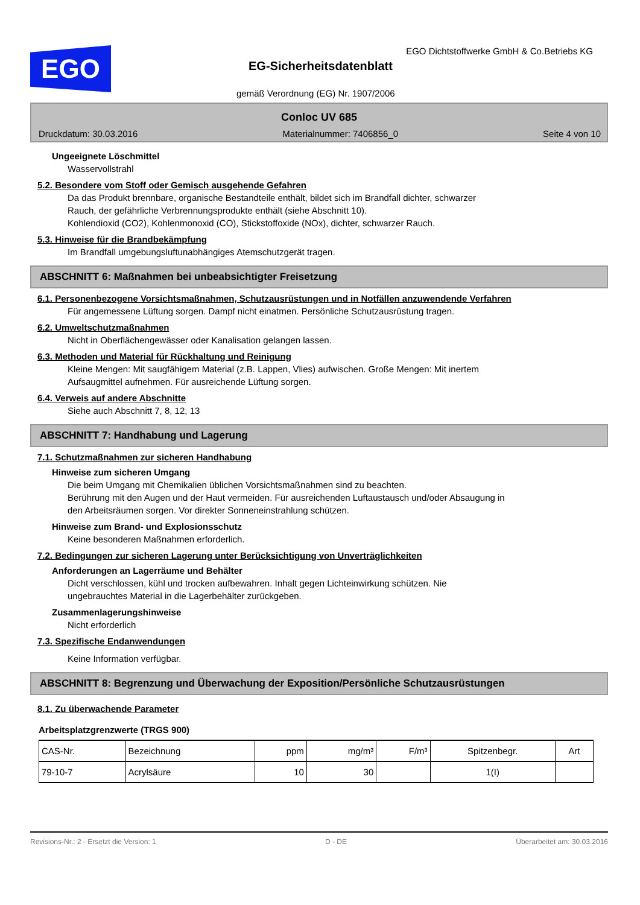EGO
EGO Dichtstoffwerke GmbH & Co.Betriebs KG
EG-Sicherheitsdatenblatt
gemäß Verordnung (EG) Nr. 1907/2006
Conloc UV 685
Druckdatum: 30.03.2016 Materialnummer: 7406856_0 Seite 4 von 10
Ungeeignete Löschmittel
Wasservollstrahl
5.2. Besondere vom Stoff oder Gemisch ausgehende Gefahren
Da das Produkt brennbare, organische Bestandteile enthält, bildet sich im Brandfall dichter, schwarzer
Rauch, der gefährliche Verbrennungsprodukte enthält (siehe Abschnitt 10).
Kohlendioxid (CO2), Kohlenmonoxid (CO), Stickstoffoxide (NOx), dichter, schwarzer Rauch.
5.3. Hinweise für die Brandbekämpfung
Im Brandfall umgebungsluftunabhängiges Atemschutzgerät tragen.
ABSCHNITT 6: Maßnahmen bei unbeabsichtigter Freisetzung
6.1. Personenbezogene Vorsichtsmaßnahmen, Schutzausrüstungen und in Notfällen anzuwendende Verfahren
Für angemessene Lüftung sorgen. Dampf nicht einatmen. Persönliche Schutzausrüstung tragen.
6.2. Umweltschutzmaßnahmen
Nicht in Oberflächengewässer oder Kanalisation gelangen lassen.
6.3. Methoden und Material für Rückhaltung und Reinigung
Kleine Mengen: Mit saugfähigem Material (z.B. Lappen, Vlies) aufwischen. Große Mengen: Mit inertem
Aufsaugmittel aufnehmen. Für ausreichende Lüftung sorgen.
6.4. Verweis auf andere Abschnitte
Siehe auch Abschnitt 7, 8, 12, 13
ABSCHNITT 7: Handhabung und Lagerung
7.1. Schutzmaßnahmen zur sicheren Handhabung
Hinweise zum sicheren Umgang
Die beim Umgang mit Chemikalien üblichen Vorsichtsmaßnahmen sind zu beachten.
Berührung mit den Augen und der Haut vermeiden. Für ausreichenden Luftaustausch und/oder Absaugung in
den Arbeitsräumen sorgen. Vor direkter Sonneneinstrahlung schützen.
Hinweise zum Brand- und Explosionsschutz
Keine besonderen Maßnahmen erforderlich.
7.2. Bedingungen zur sicheren Lagerung unter Berücksichtigung von Unverträglichkeiten
Anforderungen an Lagerräume und Behälter
Dicht verschlossen, kühl und trocken aufbewahren. Inhalt gegen Lichteinwirkung schützen. Nie
ungebrauchtes Material in die Lagerbehälter zurückgeben.
Zusammenlagerungshinweise
Nicht erforderlich
7.3. Spezifische Endanwendungen
Keine Information verfügbar.
ABSCHNITT 8: Begrenzung und Überwachung der Exposition/Persönliche Schutzausrüstungen
8.1. Zu überwachende Parameter
Arbeitsplatzgrenzwerte (TRGS 900)
| CAS-Nr. | Bezeichnung | ppm | mg/m³ | F/m³ | Spitzenbegr. | Art |
| 79-10-7 | Acrylsäure | 10 | 30 | | 1(I) | |
Revisions-Nr.: 2 - Ersetzt die Version: 1 D - DE Überarbeitet am: 30.03.2016